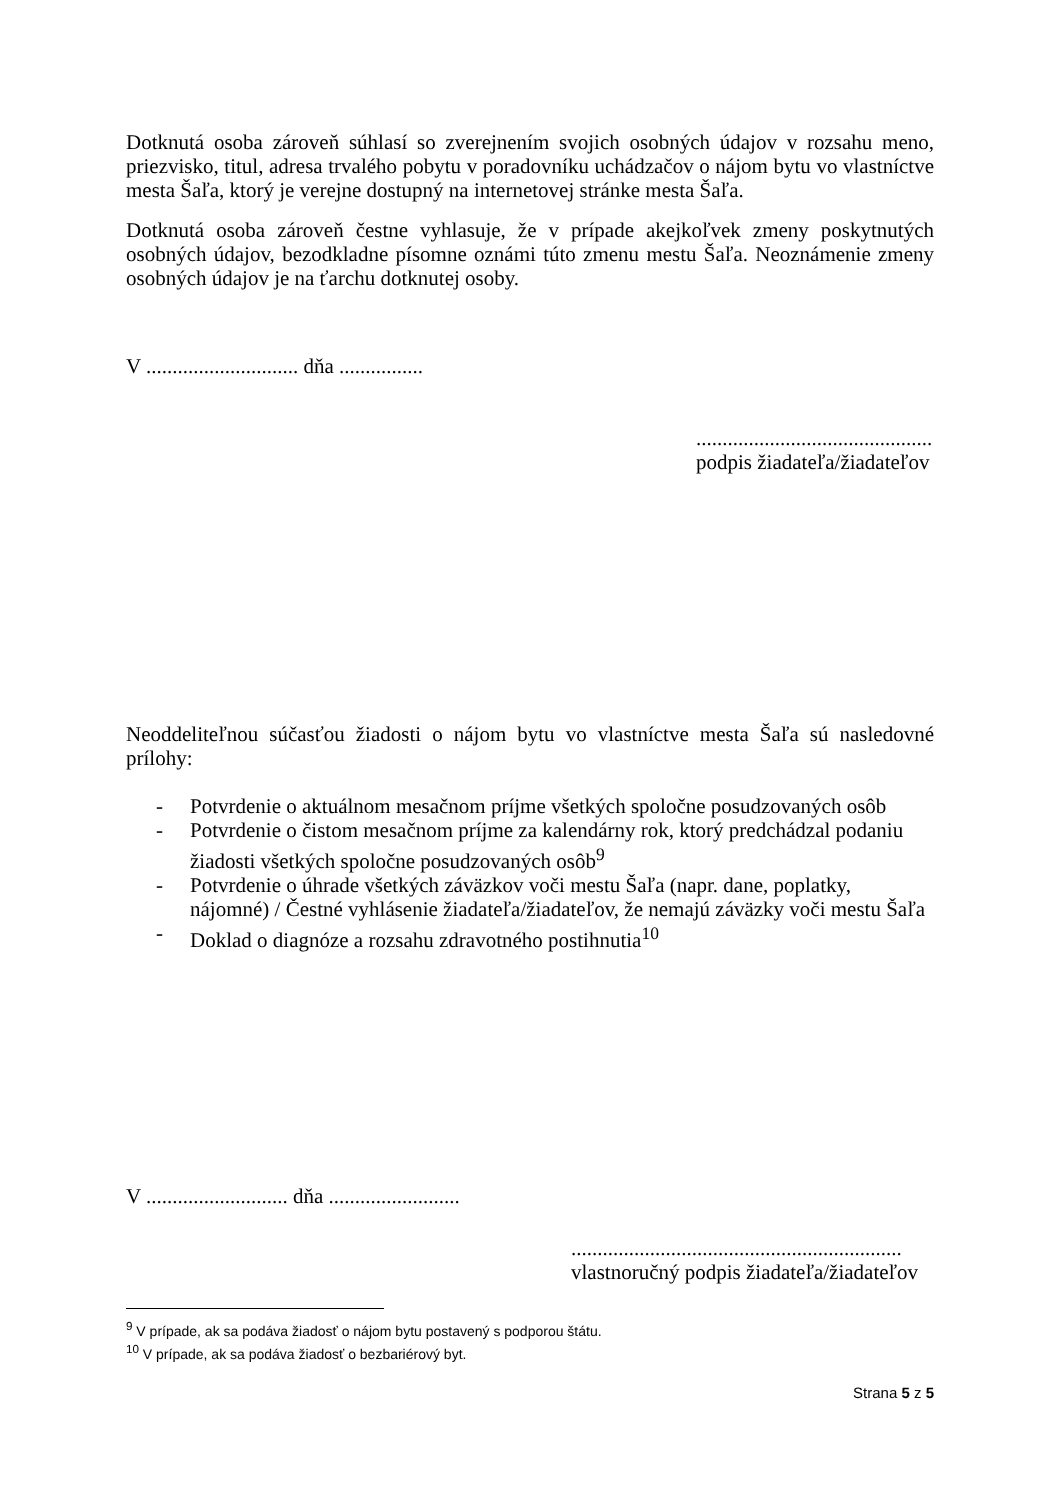Dotknutá osoba zároveň súhlasí so zverejnením svojich osobných údajov v rozsahu meno, priezvisko, titul, adresa trvalého pobytu v poradovníku uchádzačov o nájom bytu vo vlastníctve mesta Šaľa, ktorý je verejne dostupný na internetovej stránke mesta Šaľa.
Dotknutá osoba zároveň čestne vyhlasuje, že v prípade akejkoľvek zmeny poskytnutých osobných údajov, bezodkladne písomne oznámi túto zmenu mestu Šaľa. Neoznámenie zmeny osobných údajov je na ťarchu dotknutej osoby.
V ............................. dňa ................
.............................................
podpis žiadateľa/žiadateľov
Neoddeliteľnou súčasťou žiadosti o nájom bytu vo vlastníctve mesta Šaľa sú nasledovné prílohy:
- Potvrdenie o aktuálnom mesačnom príjme všetkých spoločne posudzovaných osôb
- Potvrdenie o čistom mesačnom príjme za kalendárny rok, ktorý predchádzal podaniu žiadosti všetkých spoločne posudzovaných osôb<sup>9</sup>
- Potvrdenie o úhrade všetkých záväzkov voči mestu Šaľa (napr. dane, poplatky, nájomné) / Čestné vyhlásenie žiadateľa/žiadateľov, že nemajú záväzky voči mestu Šaľa
- Doklad o diagnóze a rozsahu zdravotného postihnutia<sup>10</sup>
V ........................... dňa .........................
...............................................................
vlastnoručný podpis žiadateľa/žiadateľov
<sup>9</sup> V prípade, ak sa podáva žiadosť o nájom bytu postavený s podporou štátu.
<sup>10</sup> V prípade, ak sa podáva žiadosť o bezbariérový byt.
Strana 5 z 5